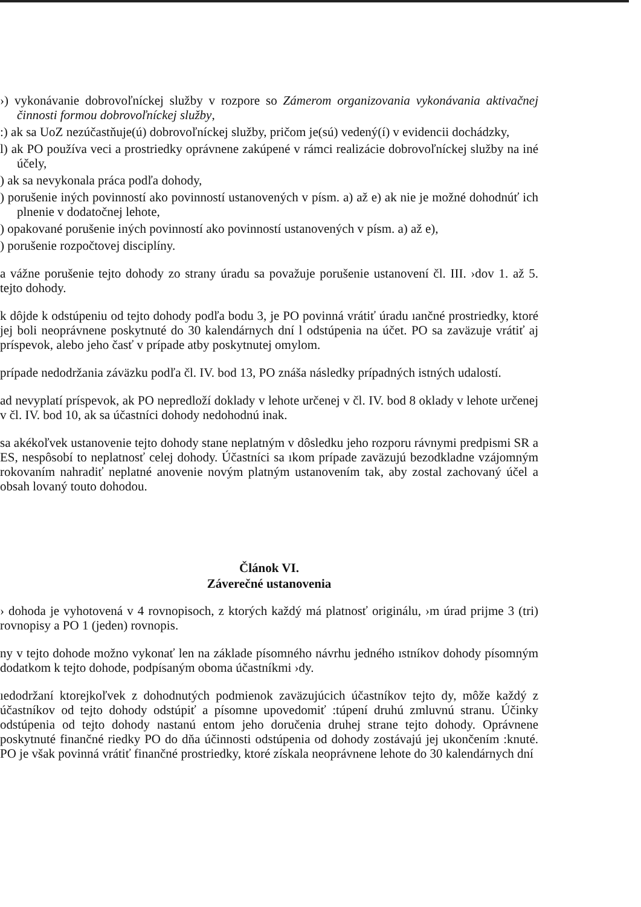›) vykonávanie dobrovoľníckej služby v rozpore so Zámerom organizovania vykonávania aktivačnej činnosti formou dobrovoľníckej služby,
:) ak sa UoZ nezúčastňuje(ú) dobrovoľníckej služby, pričom je(sú) vedený(í) v evidencii dochádzky,
l) ak PO používa veci a prostriedky oprávnene zakúpené v rámci realizácie dobrovoľníckej služby na iné účely,
) ak sa nevykonala práca podľa dohody,
) porušenie iných povinností ako povinností ustanovených v písm. a) až e) ak nie je možné dohodnúť ich plnenie v dodatočnej lehote,
) opakované porušenie iných povinností ako povinností ustanovených v písm. a) až e),
) porušenie rozpočtovej disciplíny.
a vážne porušenie tejto dohody zo strany úradu sa považuje porušenie ustanovení čl. III. ›dov 1. až 5. tejto dohody.
k dôjde k odstúpeniu od tejto dohody podľa bodu 3, je PO povinná vrátiť úradu ıančné prostriedky, ktoré jej boli neoprávnene poskytnuté do 30 kalendárnych dní l odstúpenia na účet. PO sa zaväzuje vrátiť aj príspevok, alebo jeho časť v prípade atby poskytnutej omylom.
prípade nedodržania záväzku podľa čl. IV. bod 13, PO znáša následky prípadných istných udalostí.
ad nevyplatí príspevok, ak PO nepredloží doklady v lehote určenej v čl. IV. bod 8 oklady v lehote určenej v čl. IV. bod 10, ak sa účastníci dohody nedohodnú inak.
sa akékoľvek ustanovenie tejto dohody stane neplatným v dôsledku jeho rozporu rávnymi predpismi SR a ES, nespôsobí to neplatnosť celej dohody. Účastníci sa ıkom prípade zaväzujú bezodkladne vzájomným rokovaním nahradiť neplatné anovenie novým platným ustanovením tak, aby zostal zachovaný účel a obsah lovaný touto dohodou.
Článok VI.
Záverečné ustanovenia
› dohoda je vyhotovená v 4 rovnopisoch, z ktorých každý má platnosť originálu, ›m úrad prijme 3 (tri) rovnopisy a PO 1 (jeden) rovnopis.
ny v tejto dohode možno vykonať len na základe písomného návrhu jedného ıstníkov dohody písomným dodatkom k tejto dohode, podpísaným oboma účastníkmi ›dy.
ıedodržaní ktorejkoľvek z dohodnutých podmienok zaväzujúcich účastníkov tejto dy, môže každý z účastníkov od tejto dohody odstúpiť a písomne upovedomiť :túpení druhú zmluvnú stranu. Účinky odstúpenia od tejto dohody nastanú entom jeho doručenia druhej strane tejto dohody. Oprávnene poskytnuté finančné riedky PO do dňa účinnosti odstúpenia od dohody zostávajú jej ukončením :knuté. PO je však povinná vrátiť finančné prostriedky, ktoré získala neoprávnene lehote do 30 kalendárnych dní